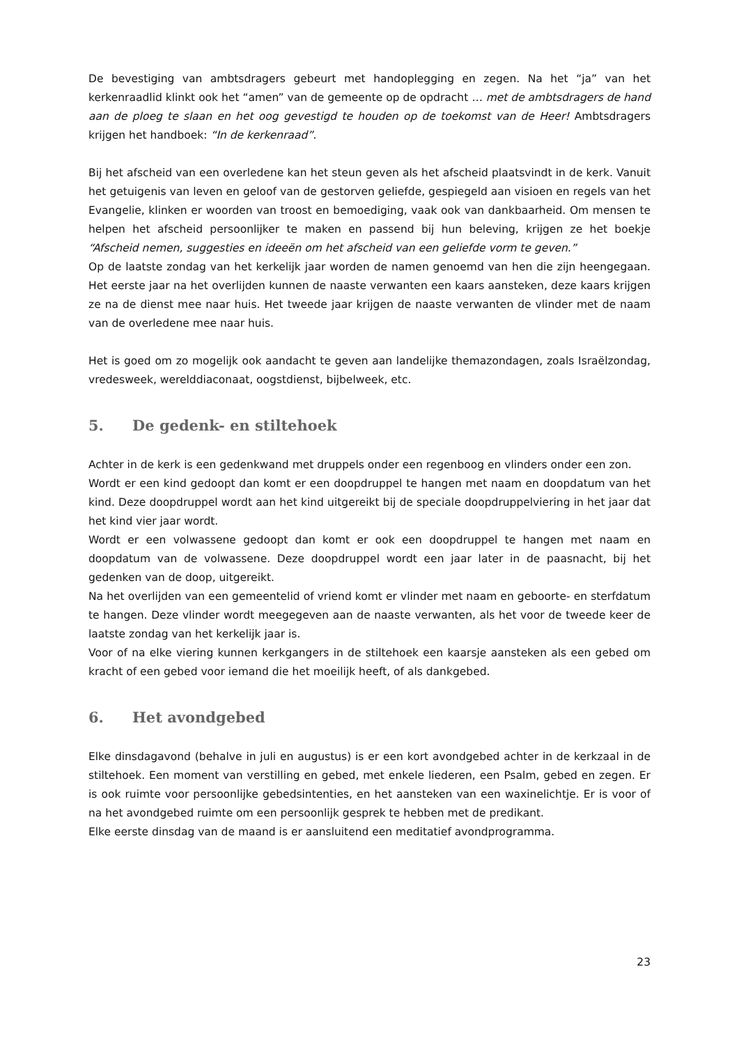De bevestiging van ambtsdragers gebeurt met handoplegging en zegen. Na het “ja” van het kerkenraadlid klinkt ook het “amen” van de gemeente op de opdracht … met de ambtsdragers de hand aan de ploeg te slaan en het oog gevestigd te houden op de toekomst van de Heer! Ambtsdragers krijgen het handboek: “In de kerkenraad”.
Bij het afscheid van een overledene kan het steun geven als het afscheid plaatsvindt in de kerk. Vanuit het getuigenis van leven en geloof van de gestorven geliefde, gespiegeld aan visioen en regels van het Evangelie, klinken er woorden van troost en bemoediging, vaak ook van dankbaarheid. Om mensen te helpen het afscheid persoonlijker te maken en passend bij hun beleving, krijgen ze het boekje “Afscheid nemen, suggesties en ideeën om het afscheid van een geliefde vorm te geven.”
Op de laatste zondag van het kerkelijk jaar worden de namen genoemd van hen die zijn heengegaan. Het eerste jaar na het overlijden kunnen de naaste verwanten een kaars aansteken, deze kaars krijgen ze na de dienst mee naar huis. Het tweede jaar krijgen de naaste verwanten de vlinder met de naam van de overledene mee naar huis.
Het is goed om zo mogelijk ook aandacht te geven aan landelijke themazondagen, zoals Israëlzondag, vredesweek, werelddiaconaat, oogstdienst, bijbelweek, etc.
5. De gedenk- en stiltehoek
Achter in de kerk is een gedenkwand met druppels onder een regenboog en vlinders onder een zon.
Wordt er een kind gedoopt dan komt er een doopdruppel te hangen met naam en doopdatum van het kind. Deze doopdruppel wordt aan het kind uitgereikt bij de speciale doopdruppelviering in het jaar dat het kind vier jaar wordt.
Wordt er een volwassene gedoopt dan komt er ook een doopdruppel te hangen met naam en doopdatum van de volwassene. Deze doopdruppel wordt een jaar later in de paasnacht, bij het gedenken van de doop, uitgereikt.
Na het overlijden van een gemeentelid of vriend komt er vlinder met naam en geboorte- en sterfdatum te hangen. Deze vlinder wordt meegegeven aan de naaste verwanten, als het voor de tweede keer de laatste zondag van het kerkelijk jaar is.
Voor of na elke viering kunnen kerkgangers in de stiltehoek een kaarsje aansteken als een gebed om kracht of een gebed voor iemand die het moeilijk heeft, of als dankgebed.
6. Het avondgebed
Elke dinsdagavond (behalve in juli en augustus) is er een kort avondgebed achter in de kerkzaal in de stiltehoek. Een moment van verstilling en gebed, met enkele liederen, een Psalm, gebed en zegen. Er is ook ruimte voor persoonlijke gebedsintenties, en het aansteken van een waxinelichtje. Er is voor of na het avondgebed ruimte om een persoonlijk gesprek te hebben met de predikant.
Elke eerste dinsdag van de maand is er aansluitend een meditatief avondprogramma.
23